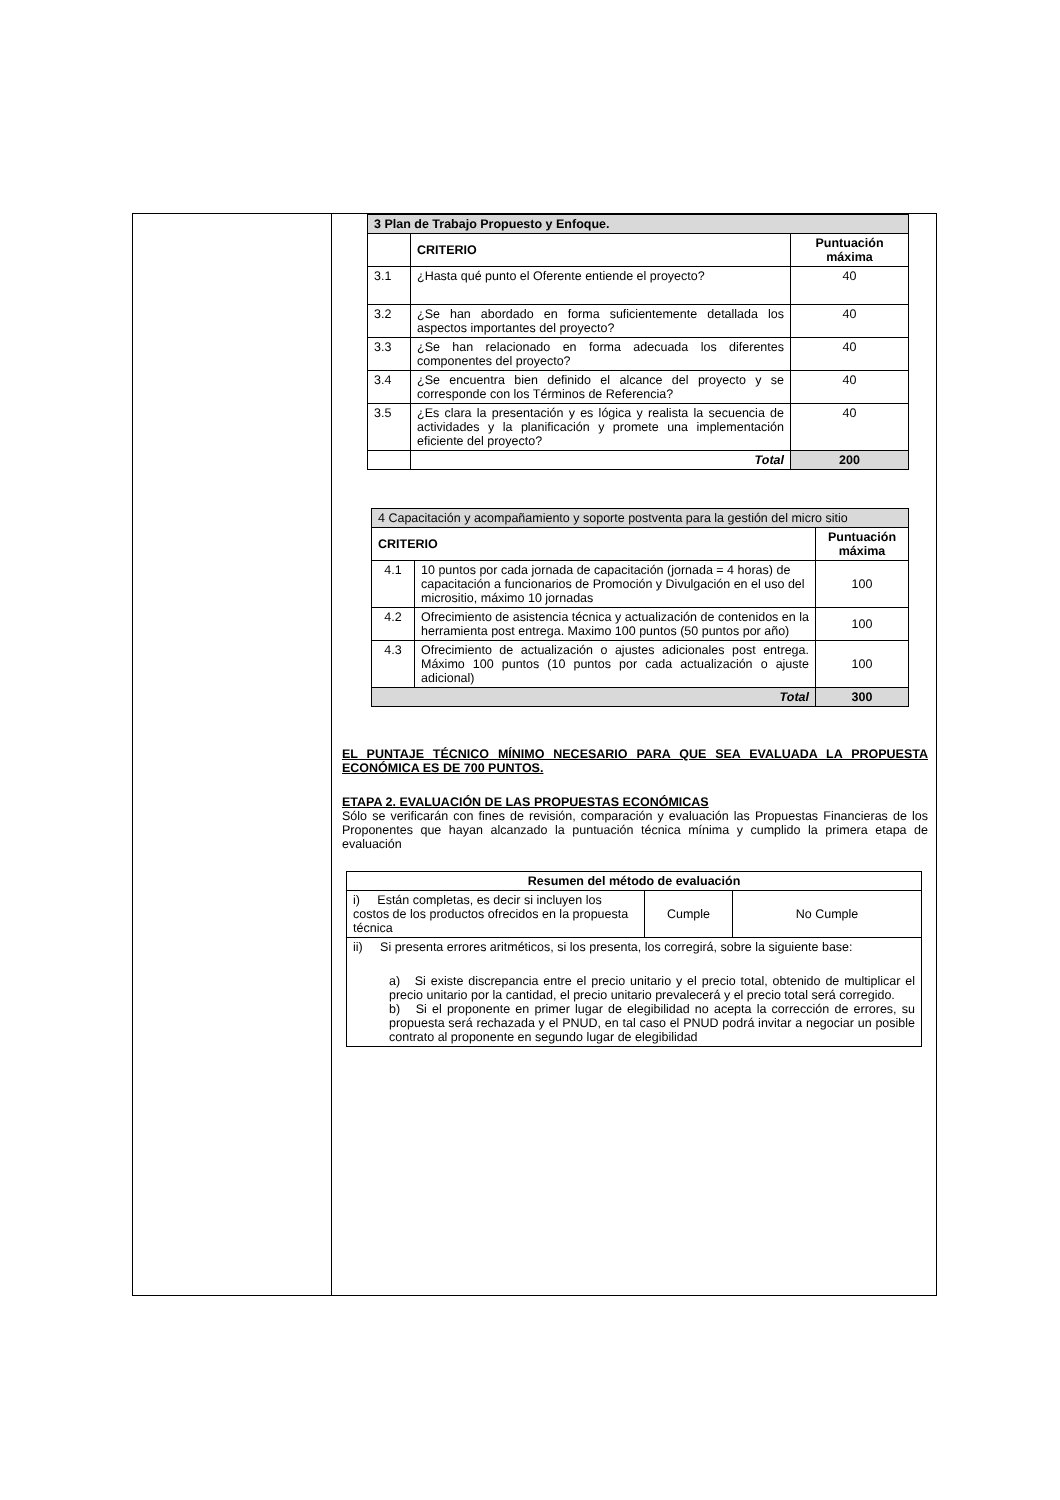| | / 3 Plan de Trabajo Propuesto y Enfoque. / / / / --- / --- / --- / / / CRITERIO / Puntuación máxima / / 3.1 / ¿Hasta qué punto el Oferente entiende el proyecto? / 40 / / 3.2 / ¿Se han abordado en forma suficientemente detallada los aspectos importantes del proyecto? / 40 / / 3.3 / ¿Se han relacionado en forma adecuada los diferentes componentes del proyecto? / 40 / / 3.4 / ¿Se encuentra bien definido el alcance del proyecto y se corresponde con los Términos de Referencia? / 40 / / 3.5 / ¿Es clara la presentación y es lógica y realista la secuencia de actividades y la planificación y promete una implementación eficiente del proyecto? / 40 / / / Total / 200 / / 4 Capacitación y acompañamiento y soporte postventa para la gestión del micro sitio / / / / CRITERIO / / Puntuación máxima / / 4.1 / 10 puntos por cada jornada de capacitación (jornada = 4 horas) de capacitación a funcionarios de Promoción y Divulgación en el uso del micrositio, máximo 10 jornadas / 100 / / 4.2 / Ofrecimiento de asistencia técnica y actualización de contenidos en la herramienta post entrega. Maximo 100 puntos (50 puntos por año) / 100 / / 4.3 / Ofrecimiento de actualización o ajustes adicionales post entrega. Máximo 100 puntos (10 puntos por cada actualización o ajuste adicional) / 100 / / Total / / 300 / EL PUNTAJE TÉCNICO MÍNIMO NECESARIO PARA QUE SEA EVALUADA LA PROPUESTA ECONÓMICA ES DE 700 PUNTOS. ETAPA 2. EVALUACIÓN DE LAS PROPUESTAS ECONÓMICAS Sólo se verificarán con fines de revisión, comparación y evaluación las Propuestas Financieras de los Proponentes que hayan alcanzado la puntuación técnica mínima y cumplido la primera etapa de evaluación / Resumen del método de evaluación / / / / --- / --- / --- / / i) Están completas, es decir si incluyen los costos de los productos ofrecidos en la propuesta técnica / Cumple / No Cumple / / ii) Si presenta errores aritméticos, si los presenta, los corregirá, sobre la siguiente base: a) Si existe discrepancia entre el precio unitario y el precio total, obtenido de multiplicar el precio unitario por la cantidad, el precio unitario prevalecerá y el precio total será corregido. b) Si el proponente en primer lugar de elegibilidad no acepta la corrección de errores, su propuesta será rechazada y el PNUD, en tal caso el PNUD podrá invitar a negociar un posible contrato al proponente en segundo lugar de elegibilidad / / / |